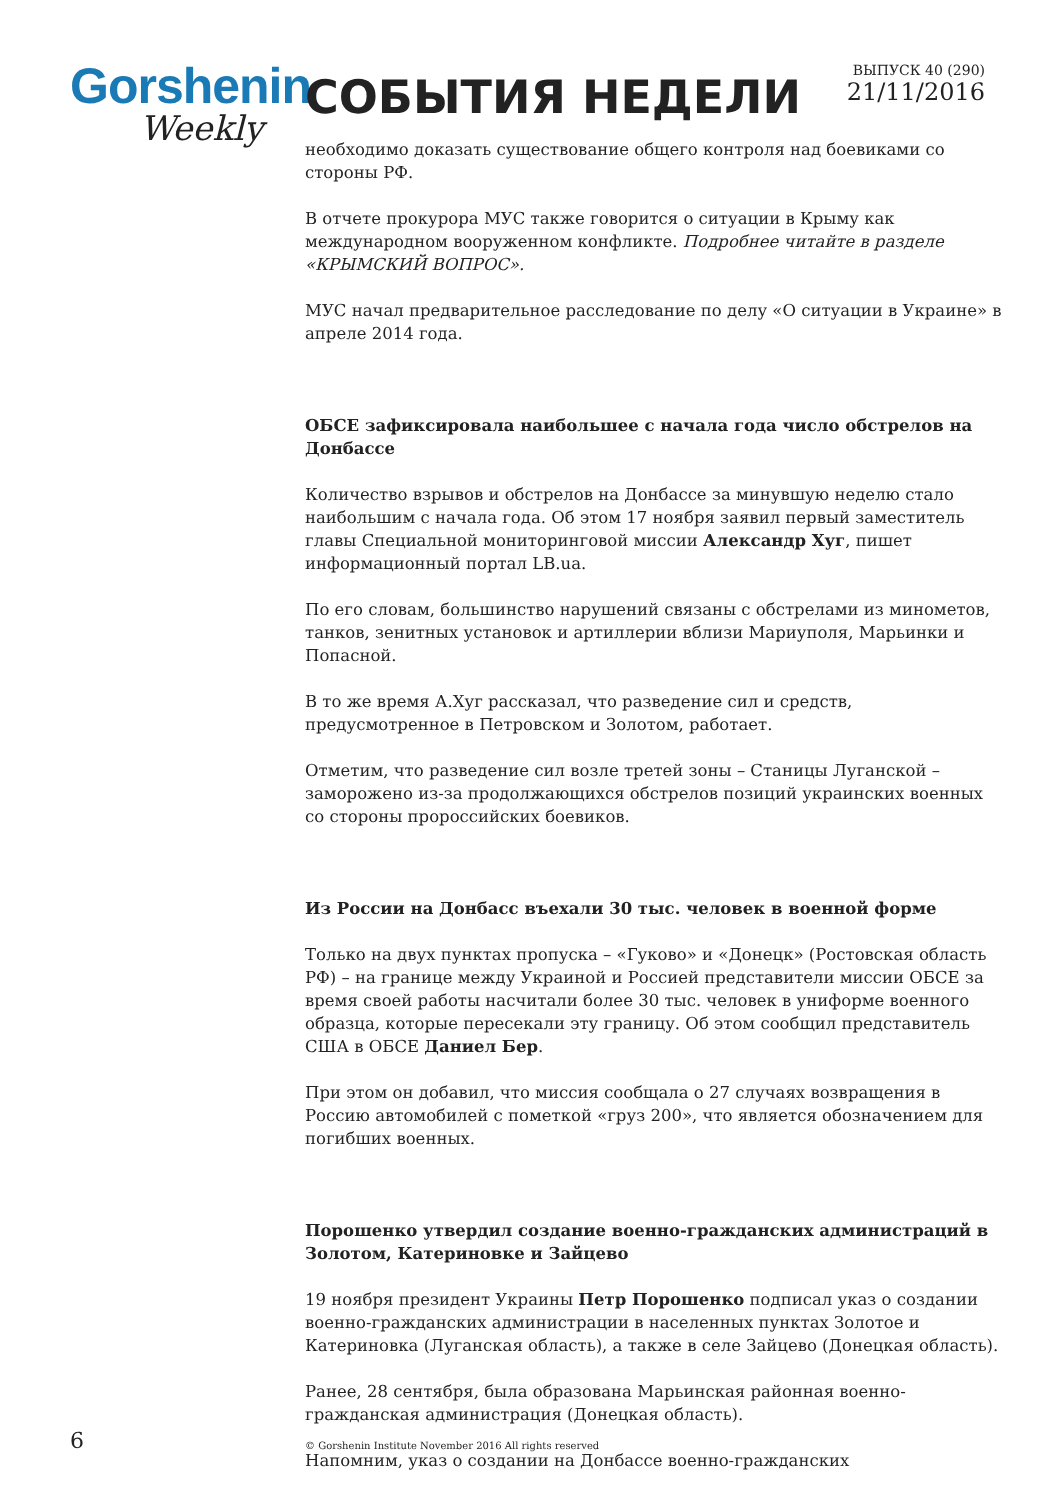Gorshenin
Weekly
СОБЫТИЯ НЕДЕЛИ
ВЫПУСК 40 (290)
21/11/2016
необходимо доказать существование общего контроля над боевиками со стороны РФ.
В отчете прокурора МУС также говорится о ситуации в Крыму как международном вооруженном конфликте. Подробнее читайте в разделе «КРЫМСКИЙ ВОПРОС».
МУС начал предварительное расследование по делу «О ситуации в Украине» в апреле 2014 года.
ОБСЕ зафиксировала наибольшее с начала года число обстрелов на Донбассе
Количество взрывов и обстрелов на Донбассе за минувшую неделю стало наибольшим с начала года. Об этом 17 ноября заявил первый заместитель главы Специальной мониторинговой миссии Александр Хуг, пишет информационный портал LB.ua.
По его словам, большинство нарушений связаны с обстрелами из минометов, танков, зенитных установок и артиллерии вблизи Мариуполя, Марьинки и Попасной.
В то же время А.Хуг рассказал, что разведение сил и средств, предусмотренное в Петровском и Золотом, работает.
Отметим, что разведение сил возле третей зоны – Станицы Луганской – заморожено из-за продолжающихся обстрелов позиций украинских военных со стороны пророссийских боевиков.
Из России на Донбасс въехали 30 тыс. человек в военной форме
Только на двух пунктах пропуска – «Гуково» и «Донецк» (Ростовская область РФ) – на границе между Украиной и Россией представители миссии ОБСЕ за время своей работы насчитали более 30 тыс. человек в униформе военного образца, которые пересекали эту границу. Об этом сообщил представитель США в ОБСЕ Даниел Бер.
При этом он добавил, что миссия сообщала о 27 случаях возвращения в Россию автомобилей с пометкой «груз 200», что является обозначением для погибших военных.
Порошенко утвердил создание военно-гражданских администраций в Золотом, Катериновке и Зайцево
19 ноября президент Украины Петр Порошенко подписал указ о создании военно-гражданских администрации в населенных пунктах Золотое и Катериновка (Луганская область), а также в селе Зайцево (Донецкая область).
Ранее, 28 сентября, была образована Марьинская районная военно-гражданская администрация (Донецкая область).
Напомним, указ о создании на Донбассе военно-гражданских
6
© Gorshenin Institute November 2016 All rights reserved